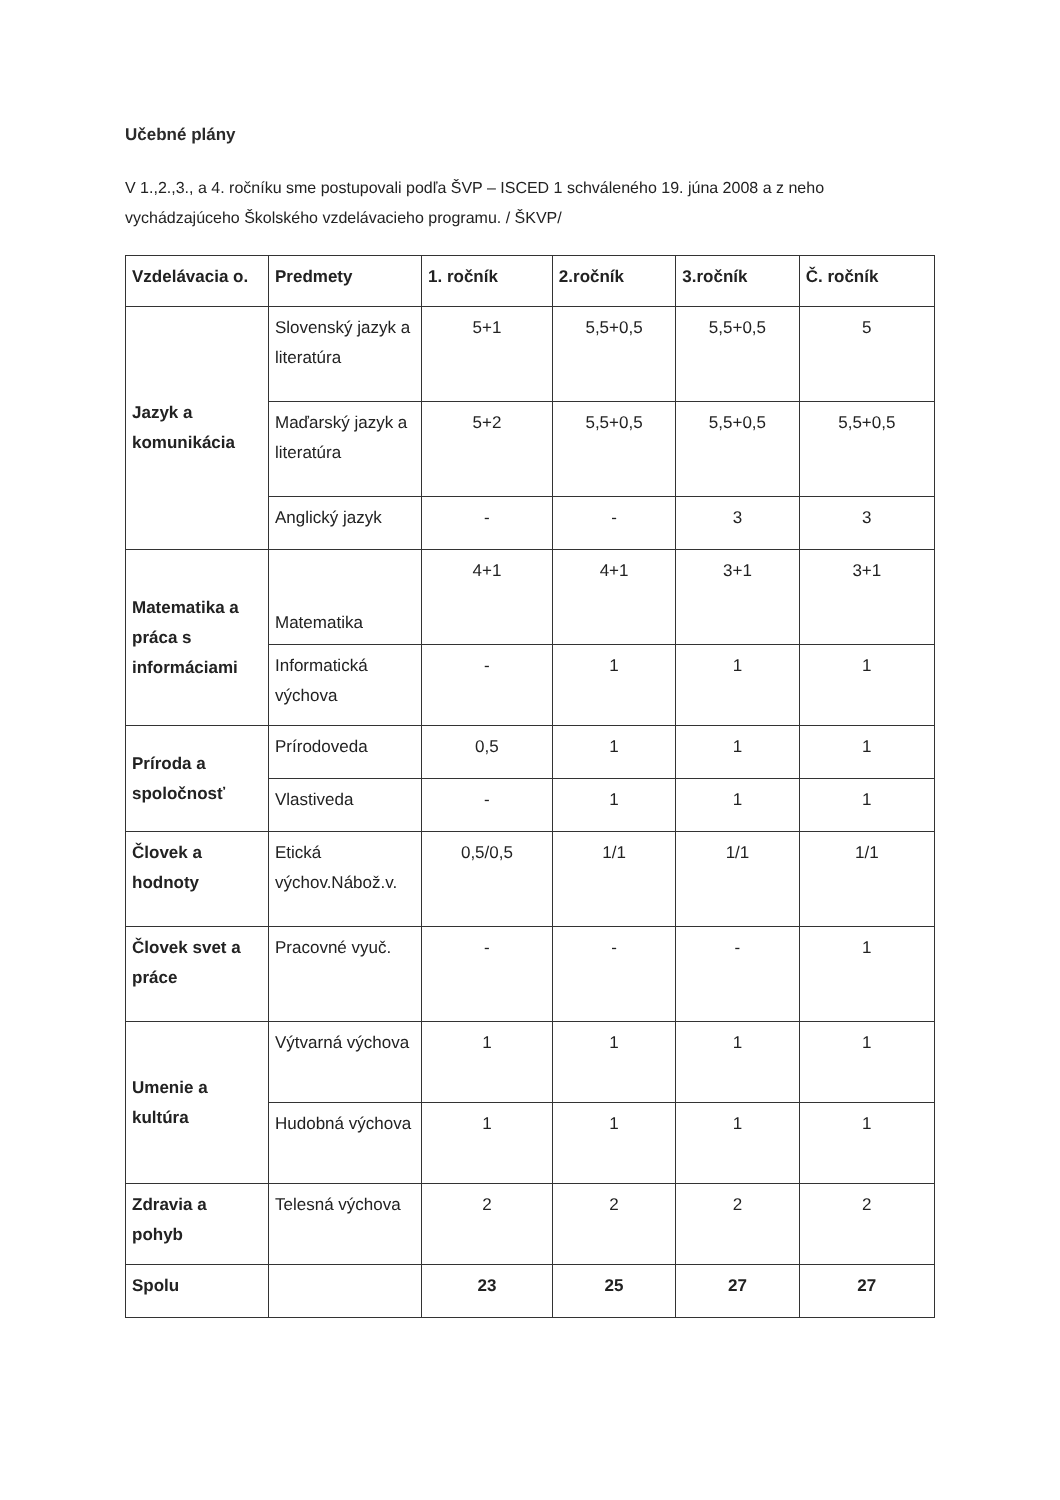Učebné plány
V 1.,2.,3., a 4. ročníku sme postupovali podľa ŠVP – ISCED 1 schváleného 19. júna 2008 a z neho vychádzajúceho Školského vzdelávacieho programu. / ŠKVP/
| Vzdelávacia o. | Predmety | 1. ročník | 2.ročník | 3.ročník | Č. ročník |
| --- | --- | --- | --- | --- | --- |
| Jazyk a komunikácia | Slovenský jazyk a literatúra | 5+1 | 5,5+0,5 | 5,5+0,5 | 5 |
| | Maďarský jazyk a literatúra | 5+2 | 5,5+0,5 | 5,5+0,5 | 5,5+0,5 |
| | Anglický jazyk | - | - | 3 | 3 |
| Matematika a práca s informáciami | Matematika | 4+1 | 4+1 | 3+1 | 3+1 |
| | Informatická výchova | - | 1 | 1 | 1 |
| Príroda a spoločnosť | Prírodoveda | 0,5 | 1 | 1 | 1 |
| | Vlastiveda | - | 1 | 1 | 1 |
| Človek a hodnoty | Etická výchov.Nábož.v. | 0,5/0,5 | 1/1 | 1/1 | 1/1 |
| Človek svet a práce | Pracovné vyuč. | - | - | - | 1 |
| Umenie a kultúra | Výtvarná výchova | 1 | 1 | 1 | 1 |
| | Hudobná výchova | 1 | 1 | 1 | 1 |
| Zdravia a pohyb | Telesná výchova | 2 | 2 | 2 | 2 |
| Spolu | | 23 | 25 | 27 | 27 |